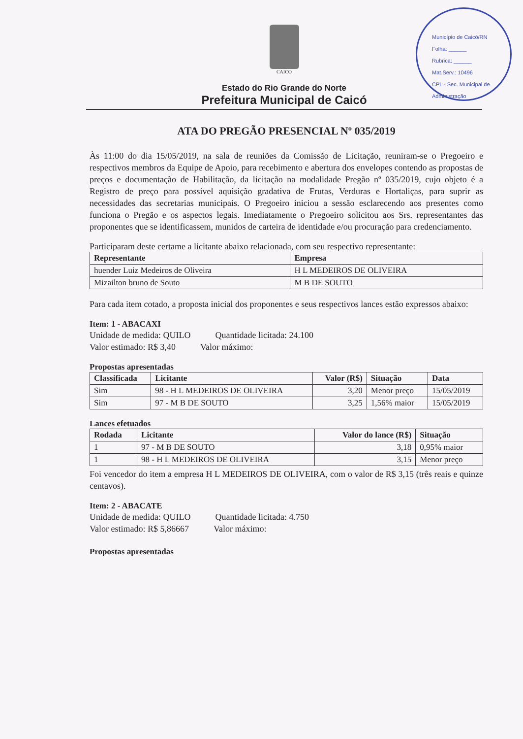Município de Caicó/RN
Folha: ______
Rubrica: ______
Mat.Serv.: 10496
CPL - Sec. Municipal de Administração
CAICO
Estado do Rio Grande do Norte
Prefeitura Municipal de Caicó
ATA DO PREGÃO PRESENCIAL Nº 035/2019
Às 11:00 do dia 15/05/2019, na sala de reuniões da Comissão de Licitação, reuniram-se o Pregoeiro e respectivos membros da Equipe de Apoio, para recebimento e abertura dos envelopes contendo as propostas de preços e documentação de Habilitação, da licitação na modalidade Pregão nº 035/2019, cujo objeto é a Registro de preço para possível aquisição gradativa de Frutas, Verduras e Hortaliças, para suprir as necessidades das secretarias municipais. O Pregoeiro iniciou a sessão esclarecendo aos presentes como funciona o Pregão e os aspectos legais. Imediatamente o Pregoeiro solicitou aos Srs. representantes das proponentes que se identificassem, munidos de carteira de identidade e/ou procuração para credenciamento.
Participaram deste certame a licitante abaixo relacionada, com seu respectivo representante:
| Representante | Empresa |
| --- | --- |
| huender Luiz Medeiros de Oliveira | H L MEDEIROS DE OLIVEIRA |
| Mizailton bruno de Souto | M B DE SOUTO |
Para cada item cotado, a proposta inicial dos proponentes e seus respectivos lances estão expressos abaixo:
Item: 1 - ABACAXI
Unidade de medida: QUILO Quantidade licitada: 24.100
Valor estimado: R$ 3,40 Valor máximo:
Propostas apresentadas
| Classificada | Licitante | Valor (R$) | Situação | Data |
| --- | --- | --- | --- | --- |
| Sim | 98 - H L MEDEIROS DE OLIVEIRA | 3,20 | Menor preço | 15/05/2019 |
| Sim | 97 - M B DE SOUTO | 3,25 | 1,56% maior | 15/05/2019 |
Lances efetuados
| Rodada | Licitante | Valor do lance (R$) | Situação |
| --- | --- | --- | --- |
| 1 | 97 - M B DE SOUTO | 3,18 | 0,95% maior |
| 1 | 98 - H L MEDEIROS DE OLIVEIRA | 3,15 | Menor preço |
Foi vencedor do item a empresa H L MEDEIROS DE OLIVEIRA, com o valor de R$ 3,15 (três reais e quinze centavos).
Item: 2 - ABACATE
Unidade de medida: QUILO Quantidade licitada: 4.750
Valor estimado: R$ 5,86667 Valor máximo:
Propostas apresentadas